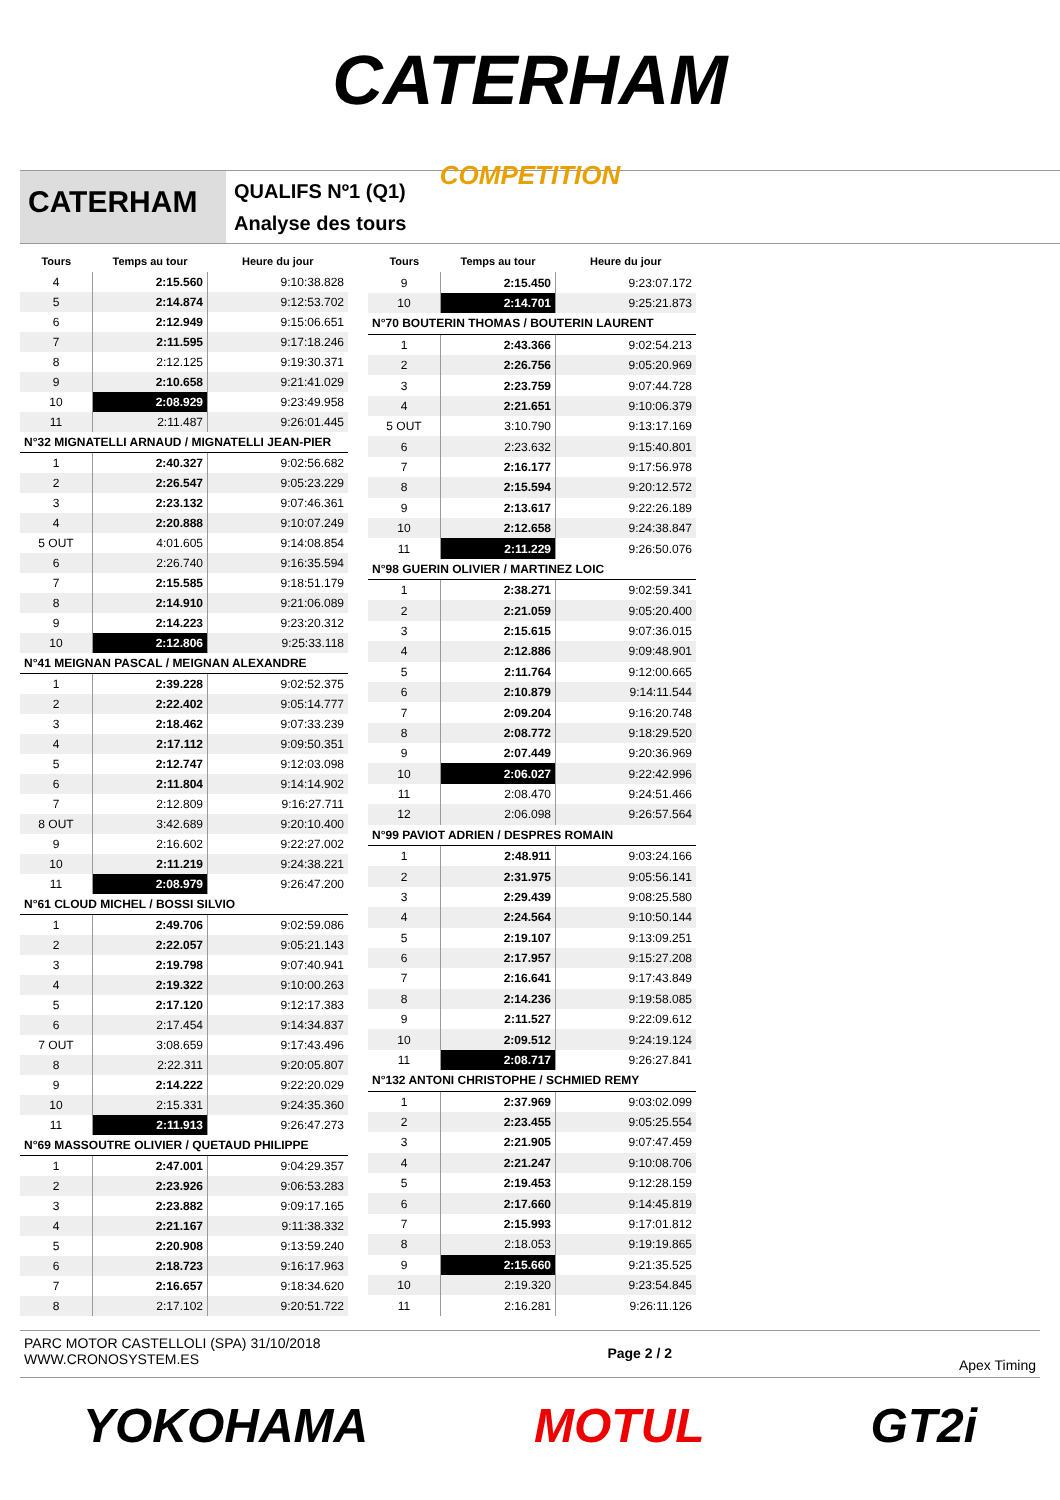CATERHAM
COMPETITION
CATERHAM
QUALIFS Nº1 (Q1)
Analyse des tours
| Tours | Temps au tour | Heure du jour |
| --- | --- | --- |
| 4 | 2:15.560 | 9:10:38.828 |
| 5 | 2:14.874 | 9:12:53.702 |
| 6 | 2:12.949 | 9:15:06.651 |
| 7 | 2:11.595 | 9:17:18.246 |
| 8 | 2:12.125 | 9:19:30.371 |
| 9 | 2:10.658 | 9:21:41.029 |
| 10 | 2:08.929 | 9:23:49.958 |
| 11 | 2:11.487 | 9:26:01.445 |
| N°32 MIGNATELLI ARNAUD / MIGNATELLI JEAN-PIER | | |
| 1 | 2:40.327 | 9:02:56.682 |
| 2 | 2:26.547 | 9:05:23.229 |
| 3 | 2:23.132 | 9:07:46.361 |
| 4 | 2:20.888 | 9:10:07.249 |
| 5 OUT | 4:01.605 | 9:14:08.854 |
| 6 | 2:26.740 | 9:16:35.594 |
| 7 | 2:15.585 | 9:18:51.179 |
| 8 | 2:14.910 | 9:21:06.089 |
| 9 | 2:14.223 | 9:23:20.312 |
| 10 | 2:12.806 | 9:25:33.118 |
| N°41 MEIGNAN PASCAL / MEIGNAN ALEXANDRE | | |
| 1 | 2:39.228 | 9:02:52.375 |
| 2 | 2:22.402 | 9:05:14.777 |
| 3 | 2:18.462 | 9:07:33.239 |
| 4 | 2:17.112 | 9:09:50.351 |
| 5 | 2:12.747 | 9:12:03.098 |
| 6 | 2:11.804 | 9:14:14.902 |
| 7 | 2:12.809 | 9:16:27.711 |
| 8 OUT | 3:42.689 | 9:20:10.400 |
| 9 | 2:16.602 | 9:22:27.002 |
| 10 | 2:11.219 | 9:24:38.221 |
| 11 | 2:08.979 | 9:26:47.200 |
| N°61 CLOUD MICHEL / BOSSI SILVIO | | |
| 1 | 2:49.706 | 9:02:59.086 |
| 2 | 2:22.057 | 9:05:21.143 |
| 3 | 2:19.798 | 9:07:40.941 |
| 4 | 2:19.322 | 9:10:00.263 |
| 5 | 2:17.120 | 9:12:17.383 |
| 6 | 2:17.454 | 9:14:34.837 |
| 7 OUT | 3:08.659 | 9:17:43.496 |
| 8 | 2:22.311 | 9:20:05.807 |
| 9 | 2:14.222 | 9:22:20.029 |
| 10 | 2:15.331 | 9:24:35.360 |
| 11 | 2:11.913 | 9:26:47.273 |
| N°69 MASSOUTRE OLIVIER / QUETAUD PHILIPPE | | |
| 1 | 2:47.001 | 9:04:29.357 |
| 2 | 2:23.926 | 9:06:53.283 |
| 3 | 2:23.882 | 9:09:17.165 |
| 4 | 2:21.167 | 9:11:38.332 |
| 5 | 2:20.908 | 9:13:59.240 |
| 6 | 2:18.723 | 9:16:17.963 |
| 7 | 2:16.657 | 9:18:34.620 |
| 8 | 2:17.102 | 9:20:51.722 |
| Tours | Temps au tour | Heure du jour |
| --- | --- | --- |
| 9 | 2:15.450 | 9:23:07.172 |
| 10 | 2:14.701 | 9:25:21.873 |
| N°70 BOUTERIN THOMAS / BOUTERIN LAURENT | | |
| 1 | 2:43.366 | 9:02:54.213 |
| 2 | 2:26.756 | 9:05:20.969 |
| 3 | 2:23.759 | 9:07:44.728 |
| 4 | 2:21.651 | 9:10:06.379 |
| 5 OUT | 3:10.790 | 9:13:17.169 |
| 6 | 2:23.632 | 9:15:40.801 |
| 7 | 2:16.177 | 9:17:56.978 |
| 8 | 2:15.594 | 9:20:12.572 |
| 9 | 2:13.617 | 9:22:26.189 |
| 10 | 2:12.658 | 9:24:38.847 |
| 11 | 2:11.229 | 9:26:50.076 |
| N°98 GUERIN OLIVIER / MARTINEZ LOIC | | |
| 1 | 2:38.271 | 9:02:59.341 |
| 2 | 2:21.059 | 9:05:20.400 |
| 3 | 2:15.615 | 9:07:36.015 |
| 4 | 2:12.886 | 9:09:48.901 |
| 5 | 2:11.764 | 9:12:00.665 |
| 6 | 2:10.879 | 9:14:11.544 |
| 7 | 2:09.204 | 9:16:20.748 |
| 8 | 2:08.772 | 9:18:29.520 |
| 9 | 2:07.449 | 9:20:36.969 |
| 10 | 2:06.027 | 9:22:42.996 |
| 11 | 2:08.470 | 9:24:51.466 |
| 12 | 2:06.098 | 9:26:57.564 |
| N°99 PAVIOT ADRIEN / DESPRES ROMAIN | | |
| 1 | 2:48.911 | 9:03:24.166 |
| 2 | 2:31.975 | 9:05:56.141 |
| 3 | 2:29.439 | 9:08:25.580 |
| 4 | 2:24.564 | 9:10:50.144 |
| 5 | 2:19.107 | 9:13:09.251 |
| 6 | 2:17.957 | 9:15:27.208 |
| 7 | 2:16.641 | 9:17:43.849 |
| 8 | 2:14.236 | 9:19:58.085 |
| 9 | 2:11.527 | 9:22:09.612 |
| 10 | 2:09.512 | 9:24:19.124 |
| 11 | 2:08.717 | 9:26:27.841 |
| N°132 ANTONI CHRISTOPHE / SCHMIED REMY | | |
| 1 | 2:37.969 | 9:03:02.099 |
| 2 | 2:23.455 | 9:05:25.554 |
| 3 | 2:21.905 | 9:07:47.459 |
| 4 | 2:21.247 | 9:10:08.706 |
| 5 | 2:19.453 | 9:12:28.159 |
| 6 | 2:17.660 | 9:14:45.819 |
| 7 | 2:15.993 | 9:17:01.812 |
| 8 | 2:18.053 | 9:19:19.865 |
| 9 | 2:15.660 | 9:21:35.525 |
| 10 | 2:19.320 | 9:23:54.845 |
| 11 | 2:16.281 | 9:26:11.126 |
PARC MOTOR CASTELLOLI (SPA) 31/10/2018
WWW.CRONOSYSTEM.ES
Page 2 / 2
Apex Timing
YOKOHAMA MOTUL GT2i